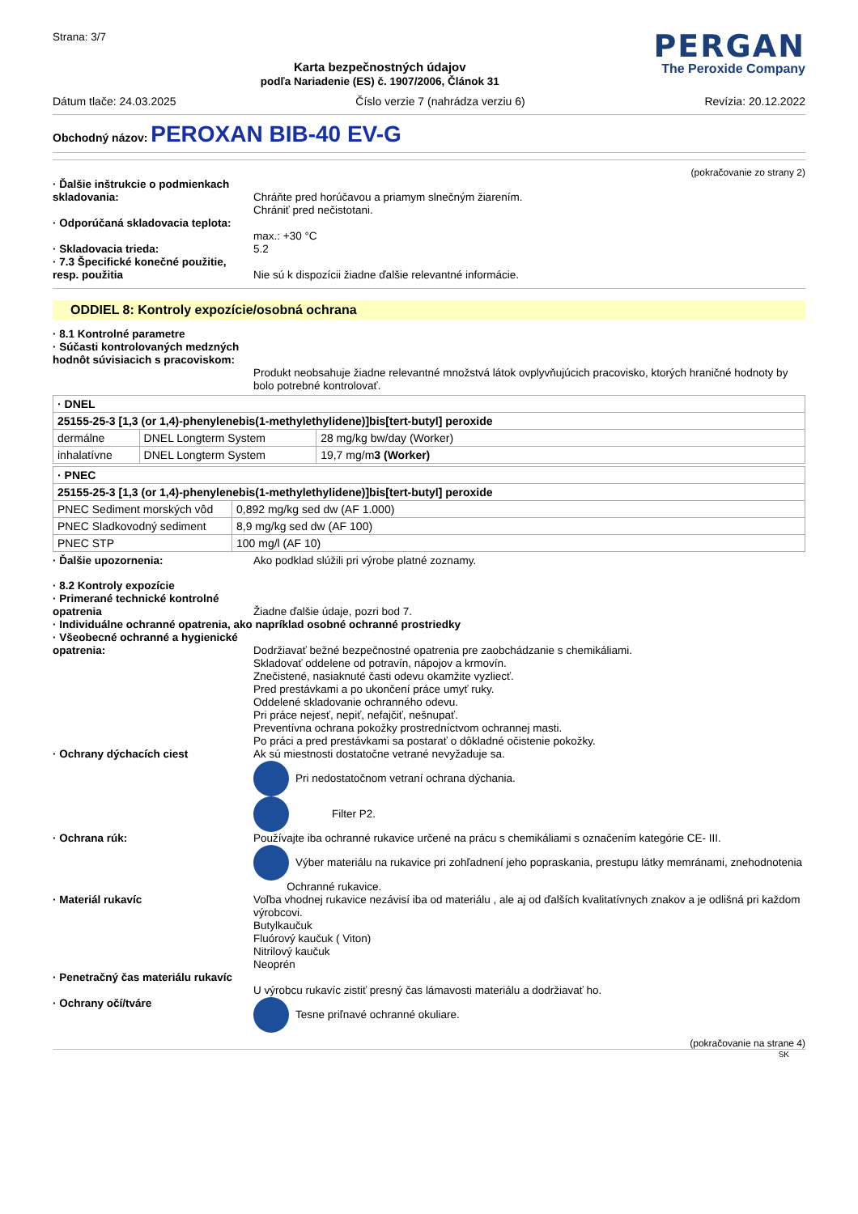Strana: 3/7
Karta bezpečnostných údajov
podľa Nariadenie (ES) č. 1907/2006, Článok 31
PERGAN
The Peroxide Company
Dátum tlače: 24.03.2025 Číslo verzie 7 (nahrádza verziu 6) Revízia: 20.12.2022
Obchodný názov: PEROXAN BIB-40 EV-G
(pokračovanie zo strany 2)
· Ďalšie inštrukcie o podmienkach skladovania:
Chráňte pred horúčavou a priamym slnečným žiarením.
Chrániť pred nečistotani.
· Odporúčaná skladovacia teplota:
max.: +30 °C
· Skladovacia trieda: 5.2
· 7.3 Špecifické konečné použitie, resp. použitia
Nie sú k dispozícii žiadne ďalšie relevantné informácie.
ODDIEL 8: Kontroly expozície/osobná ochrana
· 8.1 Kontrolné parametre
· Súčasti kontrolovaných medzných hodnôt súvisiacich s pracoviskom:
Produkt neobsahuje žiadne relevantné množstvá látok ovplyvňujúcich pracovisko, ktorých hraničné hodnoty by bolo potrebné kontrolovať.
| · DNEL | | |
| 25155-25-3 [1,3 (or 1,4)-phenylenebis(1-methylethylidene)]bis[tert-butyl] peroxide | | |
| dermálne | DNEL Longterm System | 28 mg/kg bw/day (Worker) |
| inhalatívne | DNEL Longterm System | 19,7 mg/m 3 (Worker) |
| · PNEC | |
| 25155-25-3 [1,3 (or 1,4)-phenylenebis(1-methylethylidene)]bis[tert-butyl] peroxide | |
| PNEC Sediment morských vôd | 0,892 mg/kg sed dw (AF 1.000) |
| PNEC Sladkovodný sediment | 8,9 mg/kg sed dw (AF 100) |
| PNEC STP | 100 mg/l (AF 10) |
· Ďalšie upozornenia: Ako podklad slúžili pri výrobe platné zoznamy.
· 8.2 Kontroly expozície
· Primerané technické kontrolné opatrenia
Žiadne ďalšie údaje, pozri bod 7.
· Individuálne ochranné opatrenia, ako napríklad osobné ochranné prostriedky
· Všeobecné ochranné a hygienické opatrenia:
Dodržiavať bežné bezpečnostné opatrenia pre zaobchádzanie s chemikáliami.
Skladovať oddelene od potravín, nápojov a krmovín.
Znečistené, nasiaknuté časti odevu okamžite vyzliecť.
Pred prestávkami a po ukončení práce umyť ruky.
Oddelené skladovanie ochranného odevu.
Pri práce nejesť, nepiť, nefajčiť, nešnupať.
Preventívna ochrana pokožky prostredníctvom ochrannej masti.
Po práci a pred prestávkami sa postarať o dôkladné očistenie pokožky.
· Ochrany dýchacích ciest Ak sú miestnosti dostatočne vetrané nevyžaduje sa.
Pri nedostatočnom vetraní ochrana dýchania.
Filter P2.
· Ochrana rúk: Používajte iba ochranné rukavice určené na prácu s chemikáliami s označením kategórie CE- III.
Výber materiálu na rukavice pri zohľadnení jeho popraskania, prestupu látky memránami, znehodnotenia
Ochranné rukavice.
· Materiál rukavíc Voľba vhodnej rukavice nezávisí iba od materiálu , ale aj od ďalších kvalitatívnych znakov a je odlišná pri každom výrobcovi.
Butylkaučuk
Fluórový kaučuk ( Viton)
Nitrilový kaučuk
Neoprén
· Penetračný čas materiálu rukavíc
U výrobcu rukavíc zistiť presný čas lámavosti materiálu a dodržiavať ho.
· Ochrany očí/tváre Tesne priľnavé ochranné okuliare.
(pokračovanie na strane 4)
SK